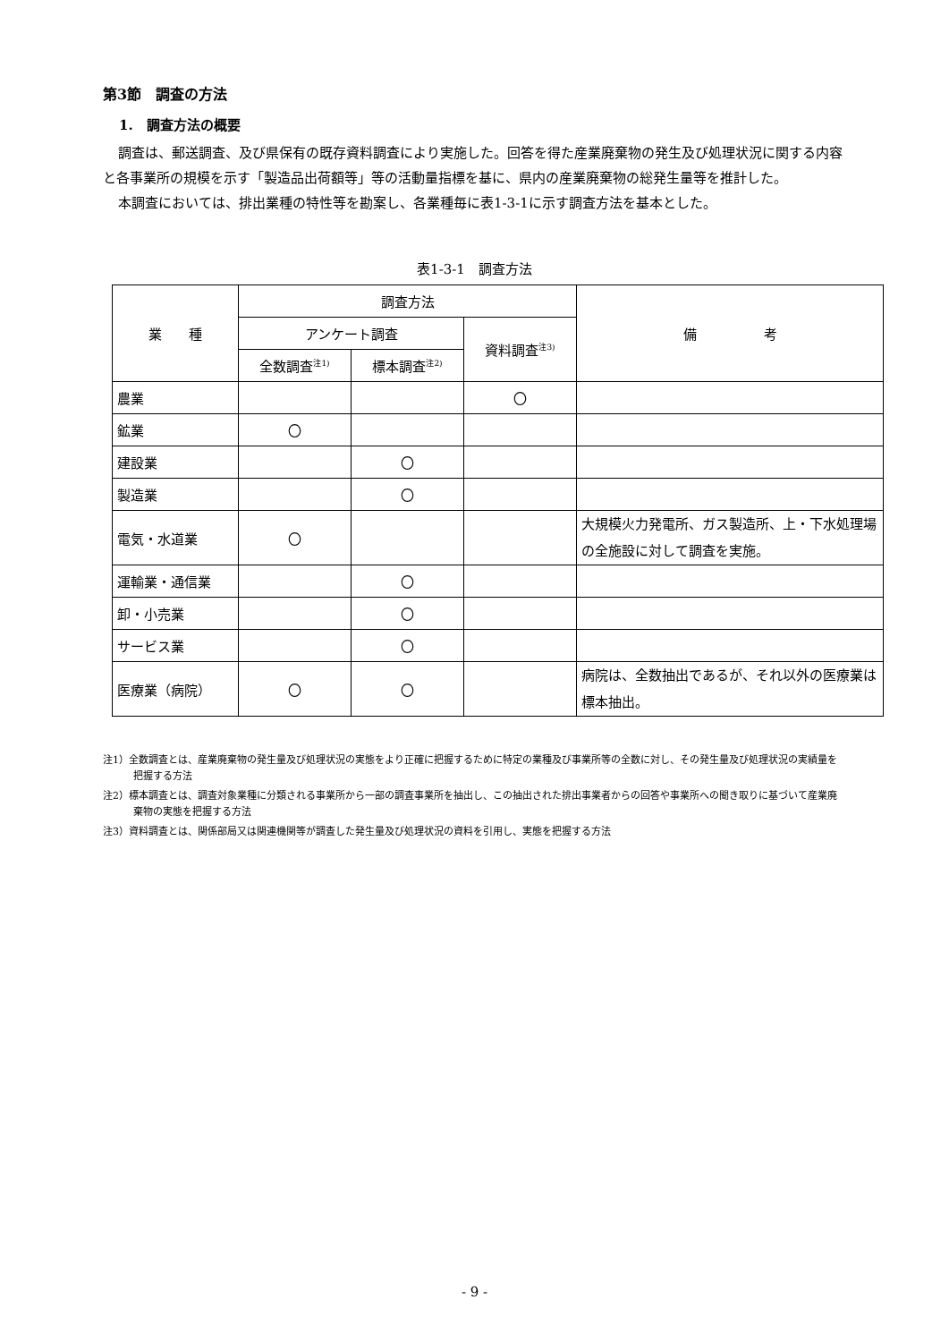第3節　調査の方法
1.　調査方法の概要
調査は、郵送調査、及び県保有の既存資料調査により実施した。回答を得た産業廃棄物の発生及び処理状況に関する内容と各事業所の規模を示す「製造品出荷額等」等の活動量指標を基に、県内の産業廃棄物の総発生量等を推計した。
本調査においては、排出業種の特性等を勘案し、各業種毎に表1-3-1に示す調査方法を基本とした。
表1-3-1　調査方法
| 業 種 | 調査方法 | | | 備 考 |
| --- | --- | --- | --- | --- |
| | アンケート調査 | | 資料調査<sup>注3)</sup> | |
| | 全数調査<sup>注1)</sup> | 標本調査<sup>注2)</sup> | | |
| 農業 | | | 〇 | |
| 鉱業 | 〇 | | | |
| 建設業 | | 〇 | | |
| 製造業 | | 〇 | | |
| 電気・水道業 | 〇 | | | 大規模火力発電所、ガス製造所、上・下水処理場の全施設に対して調査を実施。 |
| 運輸業・通信業 | | 〇 | | |
| 卸・小売業 | | 〇 | | |
| サービス業 | | 〇 | | |
| 医療業（病院） | 〇 | 〇 | | 病院は、全数抽出であるが、それ以外の医療業は標本抽出。 |
注1）全数調査とは、産業廃棄物の発生量及び処理状況の実態をより正確に把握するために特定の業種及び事業所等の全数に対し、その発生量及び処理状況の実績量を把握する方法
注2）標本調査とは、調査対象業種に分類される事業所から一部の調査事業所を抽出し、この抽出された排出事業者からの回答や事業所への聞き取りに基づいて産業廃棄物の実態を把握する方法
注3）資料調査とは、関係部局又は関連機関等が調査した発生量及び処理状況の資料を引用し、実態を把握する方法
- 9 -